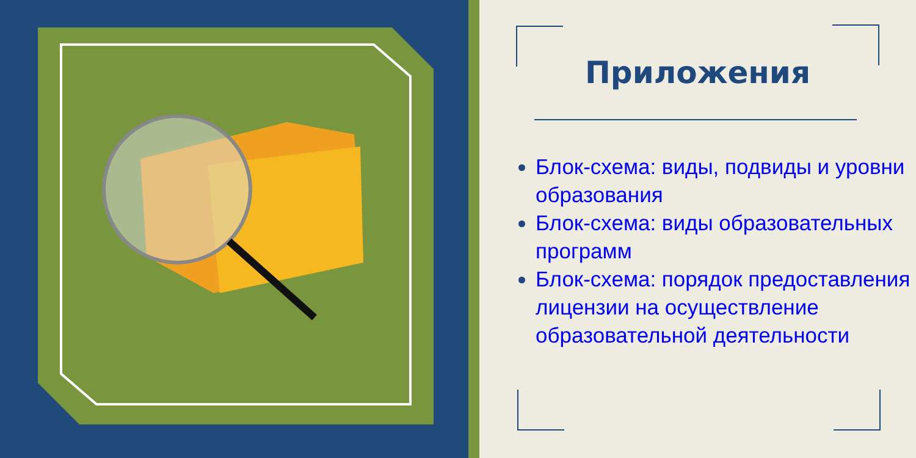Приложения
Блок-схема: виды, подвиды и уровни образования
Блок-схема: виды образовательных программ
Блок-схема: порядок предоставления лицензии на осуществление образовательной деятельности